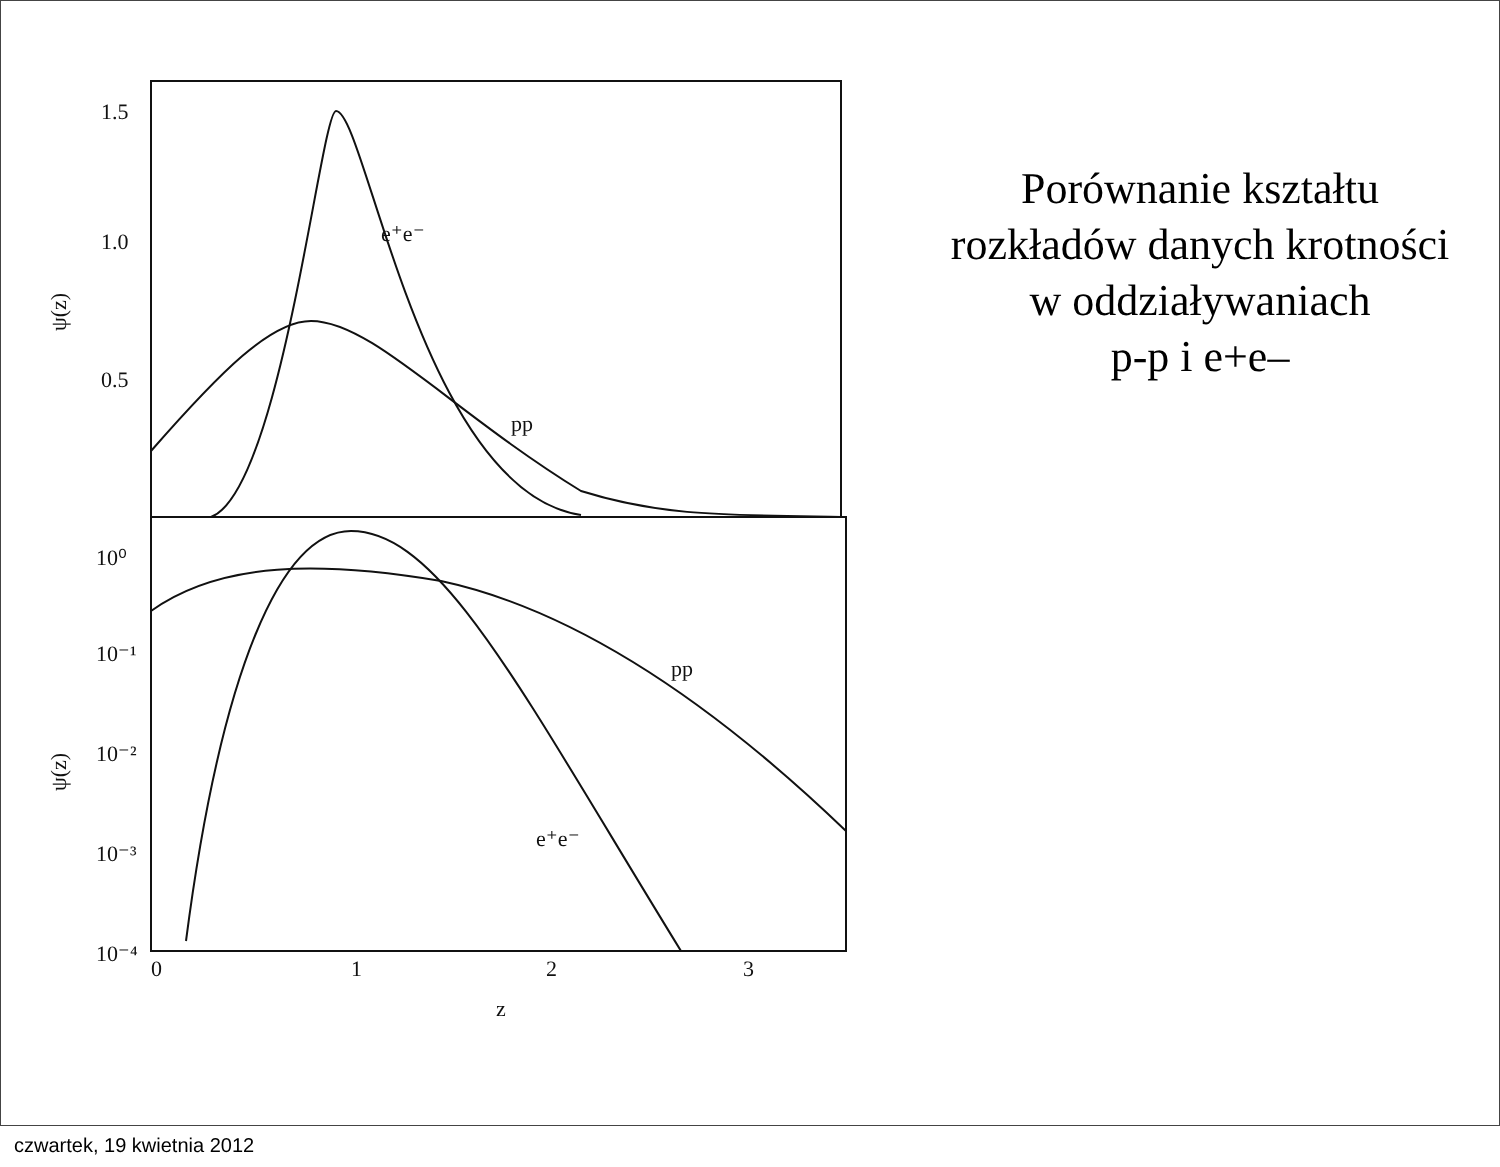1.5
1.0
0.5
e⁺e⁻
pp
10⁰
10⁻¹
10⁻²
10⁻³
10⁻⁴
pp
e⁺e⁻
0
1
2
3
z
ψ(z)
ψ(z)
Porównanie kształtu
rozkładów danych krotności
w oddziaływaniach
p-p i e+e–
czwartek, 19 kwietnia 2012